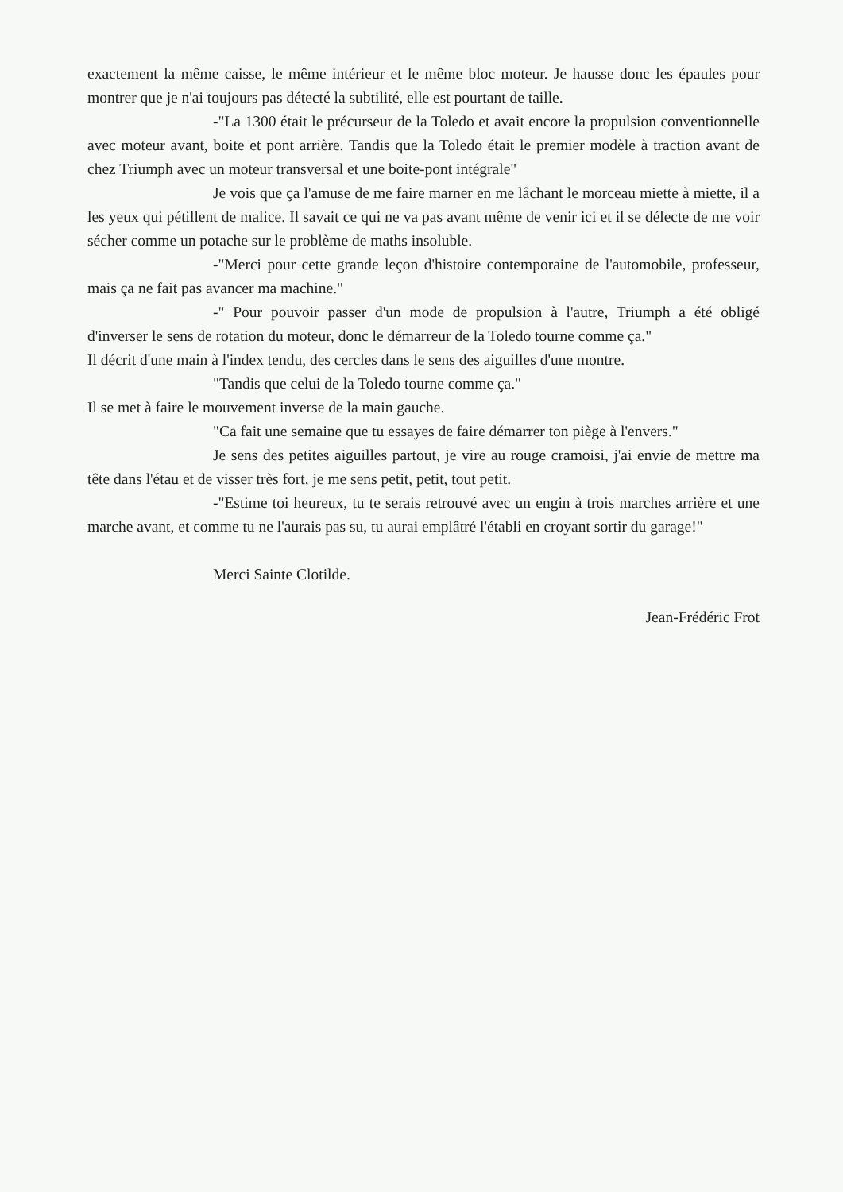exactement la même caisse, le même intérieur et le même bloc moteur. Je hausse donc les épaules pour montrer que je n'ai toujours pas détecté la subtilité, elle est pourtant de taille.
-"La 1300 était le précurseur de la Toledo et avait encore la propulsion conventionnelle avec moteur avant, boite et pont arrière. Tandis que la Toledo était le premier modèle à traction avant de chez Triumph avec un moteur transversal et une boite-pont intégrale"
Je vois que ça l'amuse de me faire marner en me lâchant le morceau miette à miette, il a les yeux qui pétillent de malice. Il savait ce qui ne va pas avant même de venir ici et il se délecte de me voir sécher comme un potache sur le problème de maths insoluble.
-"Merci pour cette grande leçon d'histoire contemporaine de l'automobile, professeur, mais ça ne fait pas avancer ma machine."
-" Pour pouvoir passer d'un mode de propulsion à l'autre, Triumph a été obligé d'inverser le sens de rotation du moteur, donc le démarreur de la Toledo tourne comme ça."
Il décrit d'une main à l'index tendu, des cercles dans le sens des aiguilles d'une montre.
"Tandis que celui de la Toledo tourne comme ça."
Il se met à faire le mouvement inverse de la main gauche.
"Ca fait une semaine que tu essayes de faire démarrer ton piège à l'envers."
Je sens des petites aiguilles partout, je vire au rouge cramoisi, j'ai envie de mettre ma tête dans l'étau et de visser très fort, je me sens petit, petit, tout petit.
-"Estime toi heureux, tu te serais retrouvé avec un engin à trois marches arrière et une marche avant, et comme tu ne l'aurais pas su, tu aurai emplâtré l'établi en croyant sortir du garage!"
Merci Sainte Clotilde.
Jean-Frédéric Frot